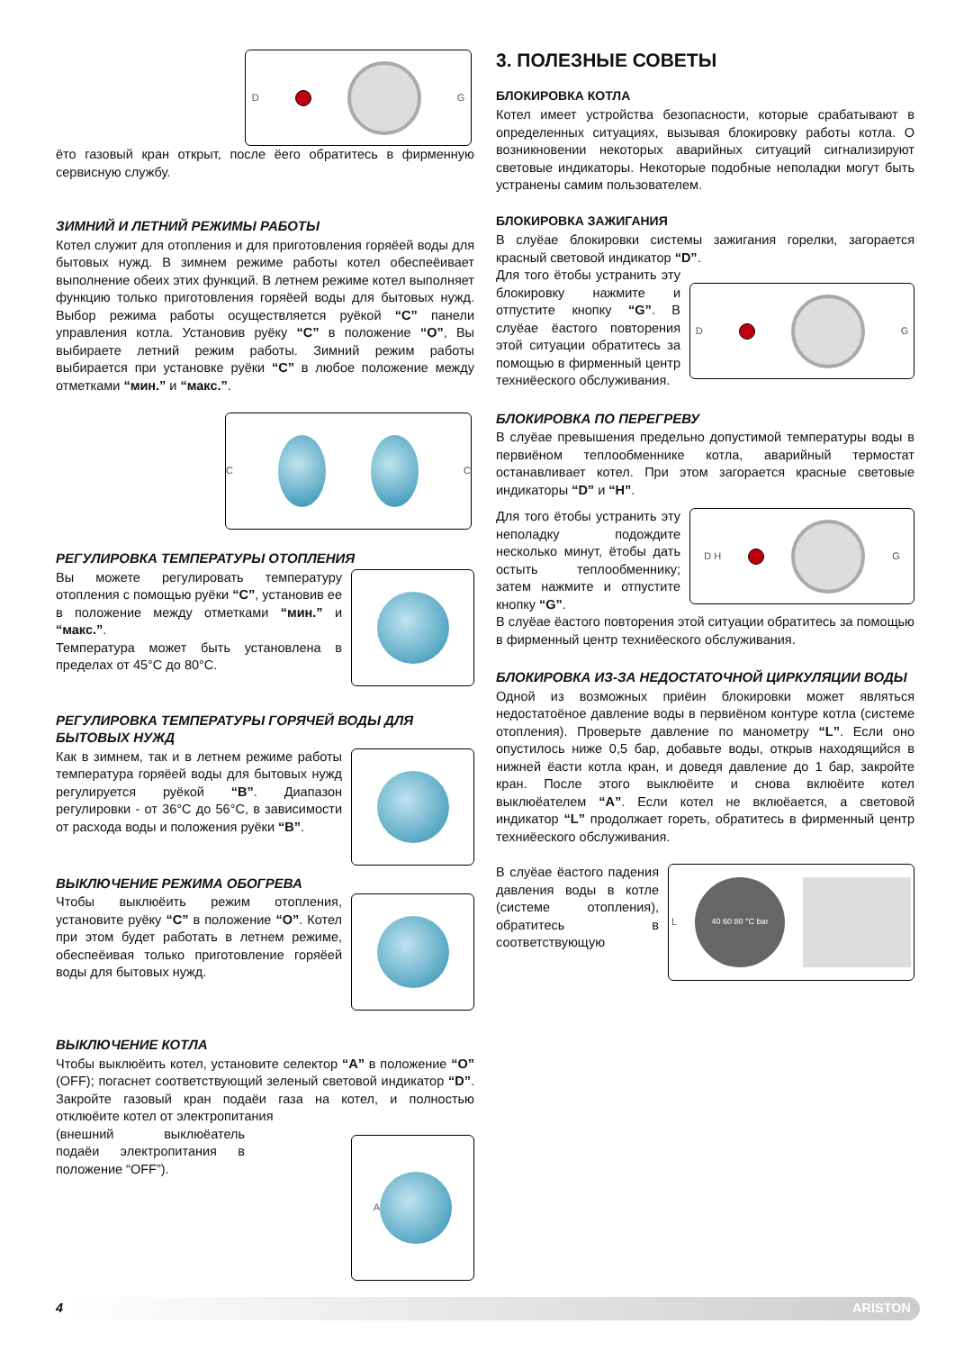D G
ёто газовый кран открыт, после ёего обратитесь в фирменную сервисную службу.
ЗИМНИЙ И ЛЕТНИЙ РЕЖИМЫ РАБОТЫ
Котел служит для отопления и для приготовления горяёей воды для бытовых нужд. В зимнем режиме работы котел обеспеёивает выполнение обеих этих функций. В летнем режиме котел выполняет функцию только приготовления горяёей воды для бытовых нужд. Выбор режима работы осуществляется руёкой “C” панели управления котла. Установив руёку “C” в положение “O”, Вы выбираете летний режим работы. Зимний режим работы выбирается при установке руёки “C” в любое положение между отметками “мин.” и “макс.”.
C C
РЕГУЛИРОВКА ТЕМПЕРАТУРЫ ОТОПЛЕНИЯ
Вы можете регулировать температуру отопления с помощью руёки “C”, установив ее в положение между отметками “мин.” и “макс.”.
Температура может быть установлена в пределах от 45°C до 80°C.
РЕГУЛИРОВКА ТЕМПЕРАТУРЫ ГОРЯЧЕЙ ВОДЫ ДЛЯ БЫТОВЫХ НУЖД
Как в зимнем, так и в летнем режиме работы температура горяёей воды для бытовых нужд регулируется руёкой “B”. Диапазон регулировки - от 36°C до 56°C, в зависимости от расхода воды и положения руёки “B”.
ВЫКЛЮЧЕНИЕ РЕЖИМА ОБОГРЕВА
Чтобы выклюёить режим отопления, установите руёку “C” в положение “O”. Котел при этом будет работать в летнем режиме, обеспеёивая только приготовление горяёей воды для бытовых нужд.
ВЫКЛЮЧЕНИЕ КОТЛА
Чтобы выклюёить котел, установите селектор “A” в положение “O” (OFF); погаснет соответствующий зеленый световой индикатор “D”. Закройте газовый кран подаёи газа на котел, и полностью отклюёите котел от электропитания
A
(внешний выклюёатель подаёи электропитания в положение “OFF”).
3. ПОЛЕЗНЫЕ СОВЕТЫ
БЛОКИРОВКА КОТЛА
Котел имеет устройства безопасности, которые срабатывают в определенных ситуациях, вызывая блокировку работы котла. О возникновении некоторых аварийных ситуаций сигнализируют световые индикаторы. Некоторые подобные неполадки могут быть устранены самим пользователем.
БЛОКИРОВКА ЗАЖИГАНИЯ
В слуёае блокировки системы зажигания горелки, загорается красный световой индикатор “D”.
D G
Для того ётобы устранить эту блокировку нажмите и отпустите кнопку “G”. В слуёае ёастого повторения этой ситуации обратитесь за помощью в фирменный центр техниёеского обслуживания.
БЛОКИРОВКА ПО ПЕРЕГРЕВУ
В слуёае превышения предельно допустимой температуры воды в первиёном теплообменнике котла, аварийный термостат останавливает котел. При этом загорается красные световые индикаторы “D” и “H”.
D H G
Для того ётобы устранить эту неполадку подождите несколько минут, ётобы дать остыть теплообменнику; затем нажмите и отпустите кнопку “G”.
В слуёае ёастого повторения этой ситуации обратитесь за помощью в фирменный центр техниёеского обслуживания.
БЛОКИРОВКА ИЗ-ЗА НЕДОСТАТОЧНОЙ ЦИРКУЛЯЦИИ ВОДЫ
Одной из возможных приёин блокировки может являться недостатоёное давление воды в первиёном контуре котла (системе отопления). Проверьте давление по манометру “L”. Если оно опустилось ниже 0,5 бар, добавьте воды, открыв находящийся в нижней ёасти котла кран, и доведя давление до 1 бар, закройте кран. После этого выклюёите и снова вклюёите котел выклюёателем “A”. Если котел не вклюёается, а световой индикатор “L” продолжает гореть, обратитесь в фирменный центр техниёеского обслуживания.
L
40 60 80 °C bar
В слуёае ёастого падения давления воды в котле (системе отопления), обратитесь в соответствующую
4 ARISTON